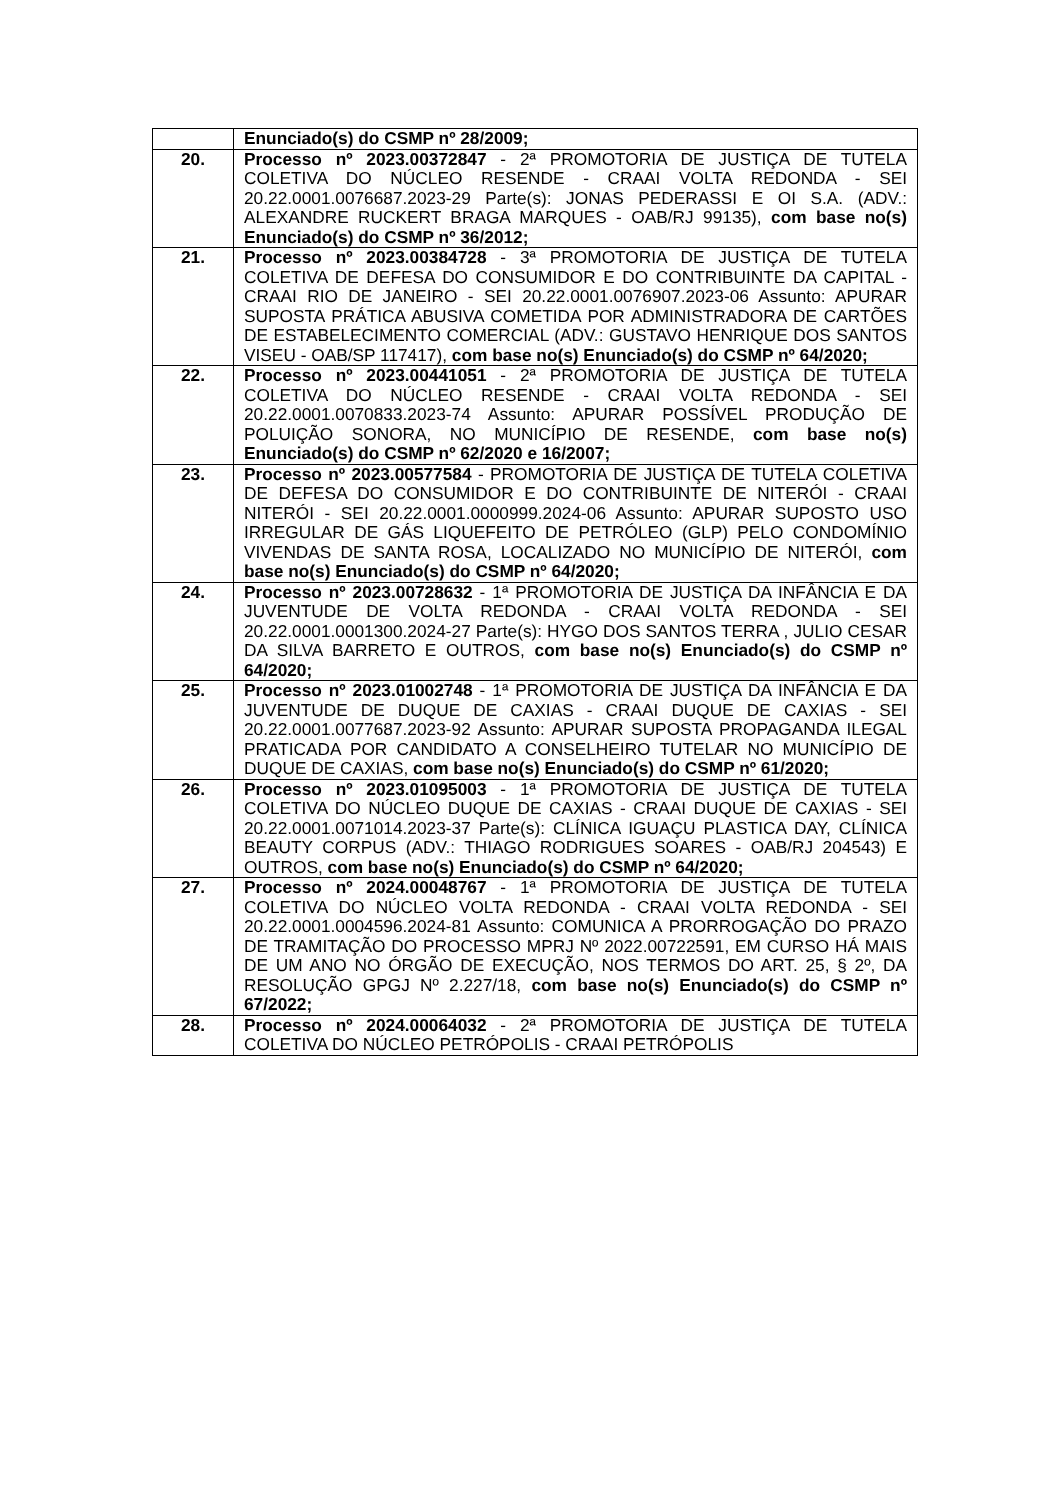| | Enunciado(s) do CSMP nº 28/2009; |
| 20. | Processo nº 2023.00372847 - 2ª PROMOTORIA DE JUSTIÇA DE TUTELA COLETIVA DO NÚCLEO RESENDE - CRAAI VOLTA REDONDA - SEI 20.22.0001.0076687.2023-29 Parte(s): JONAS PEDERASSI E OI S.A. (ADV.: ALEXANDRE RUCKERT BRAGA MARQUES - OAB/RJ 99135), com base no(s) Enunciado(s) do CSMP nº 36/2012; |
| 21. | Processo nº 2023.00384728 - 3ª PROMOTORIA DE JUSTIÇA DE TUTELA COLETIVA DE DEFESA DO CONSUMIDOR E DO CONTRIBUINTE DA CAPITAL - CRAAI RIO DE JANEIRO - SEI 20.22.0001.0076907.2023-06 Assunto: APURAR SUPOSTA PRÁTICA ABUSIVA COMETIDA POR ADMINISTRADORA DE CARTÕES DE ESTABELECIMENTO COMERCIAL (ADV.: GUSTAVO HENRIQUE DOS SANTOS VISEU - OAB/SP 117417), com base no(s) Enunciado(s) do CSMP nº 64/2020; |
| 22. | Processo nº 2023.00441051 - 2ª PROMOTORIA DE JUSTIÇA DE TUTELA COLETIVA DO NÚCLEO RESENDE - CRAAI VOLTA REDONDA - SEI 20.22.0001.0070833.2023-74 Assunto: APURAR POSSÍVEL PRODUÇÃO DE POLUIÇÃO SONORA, NO MUNICÍPIO DE RESENDE, com base no(s) Enunciado(s) do CSMP nº 62/2020 e 16/2007; |
| 23. | Processo nº 2023.00577584 - PROMOTORIA DE JUSTIÇA DE TUTELA COLETIVA DE DEFESA DO CONSUMIDOR E DO CONTRIBUINTE DE NITERÓI - CRAAI NITERÓI - SEI 20.22.0001.0000999.2024-06 Assunto: APURAR SUPOSTO USO IRREGULAR DE GÁS LIQUEFEITO DE PETRÓLEO (GLP) PELO CONDOMÍNIO VIVENDAS DE SANTA ROSA, LOCALIZADO NO MUNICÍPIO DE NITERÓI, com base no(s) Enunciado(s) do CSMP nº 64/2020; |
| 24. | Processo nº 2023.00728632 - 1ª PROMOTORIA DE JUSTIÇA DA INFÂNCIA E DA JUVENTUDE DE VOLTA REDONDA - CRAAI VOLTA REDONDA - SEI 20.22.0001.0001300.2024-27 Parte(s): HYGO DOS SANTOS TERRA , JULIO CESAR DA SILVA BARRETO E OUTROS, com base no(s) Enunciado(s) do CSMP nº 64/2020; |
| 25. | Processo nº 2023.01002748 - 1ª PROMOTORIA DE JUSTIÇA DA INFÂNCIA E DA JUVENTUDE DE DUQUE DE CAXIAS - CRAAI DUQUE DE CAXIAS - SEI 20.22.0001.0077687.2023-92 Assunto: APURAR SUPOSTA PROPAGANDA ILEGAL PRATICADA POR CANDIDATO A CONSELHEIRO TUTELAR NO MUNICÍPIO DE DUQUE DE CAXIAS, com base no(s) Enunciado(s) do CSMP nº 61/2020; |
| 26. | Processo nº 2023.01095003 - 1ª PROMOTORIA DE JUSTIÇA DE TUTELA COLETIVA DO NÚCLEO DUQUE DE CAXIAS - CRAAI DUQUE DE CAXIAS - SEI 20.22.0001.0071014.2023-37 Parte(s): CLÍNICA IGUAÇU PLASTICA DAY, CLÍNICA BEAUTY CORPUS (ADV.: THIAGO RODRIGUES SOARES - OAB/RJ 204543) E OUTROS, com base no(s) Enunciado(s) do CSMP nº 64/2020; |
| 27. | Processo nº 2024.00048767 - 1ª PROMOTORIA DE JUSTIÇA DE TUTELA COLETIVA DO NÚCLEO VOLTA REDONDA - CRAAI VOLTA REDONDA - SEI 20.22.0001.0004596.2024-81 Assunto: COMUNICA A PRORROGAÇÃO DO PRAZO DE TRAMITAÇÃO DO PROCESSO MPRJ Nº 2022.00722591, EM CURSO HÁ MAIS DE UM ANO NO ÓRGÃO DE EXECUÇÃO, NOS TERMOS DO ART. 25, § 2º, DA RESOLUÇÃO GPGJ Nº 2.227/18, com base no(s) Enunciado(s) do CSMP nº 67/2022; |
| 28. | Processo nº 2024.00064032 - 2ª PROMOTORIA DE JUSTIÇA DE TUTELA COLETIVA DO NÚCLEO PETRÓPOLIS - CRAAI PETRÓPOLIS |